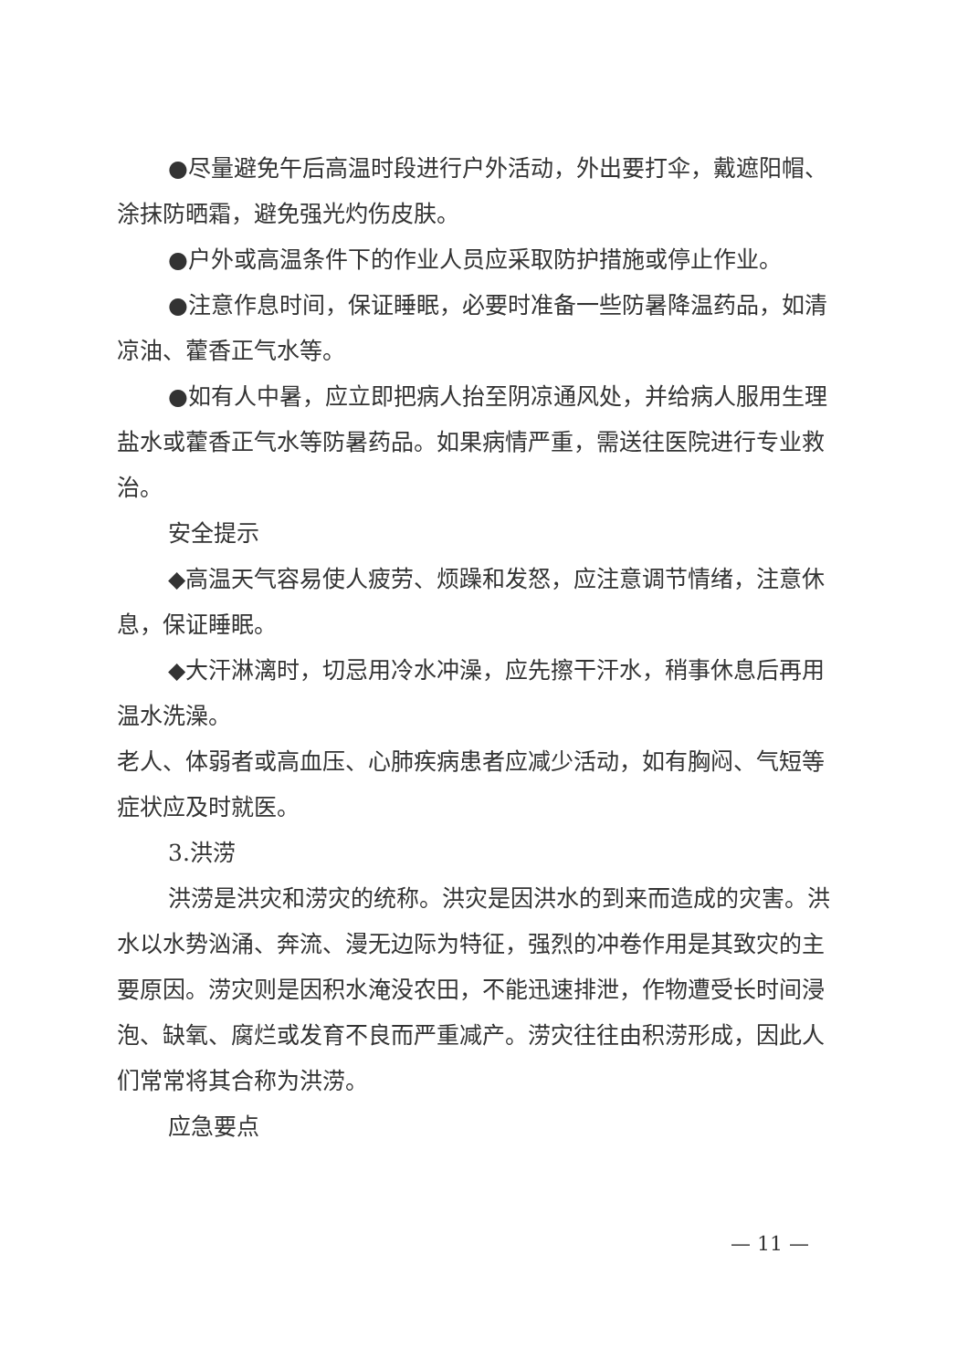●尽量避免午后高温时段进行户外活动，外出要打伞，戴遮阳帽、涂抹防晒霜，避免强光灼伤皮肤。
●户外或高温条件下的作业人员应采取防护措施或停止作业。
●注意作息时间，保证睡眠，必要时准备一些防暑降温药品，如清凉油、藿香正气水等。
●如有人中暑，应立即把病人抬至阴凉通风处，并给病人服用生理盐水或藿香正气水等防暑药品。如果病情严重，需送往医院进行专业救治。
安全提示
◆高温天气容易使人疲劳、烦躁和发怒，应注意调节情绪，注意休息，保证睡眠。
◆大汗淋漓时，切忌用冷水冲澡，应先擦干汗水，稍事休息后再用温水洗澡。
老人、体弱者或高血压、心肺疾病患者应减少活动，如有胸闷、气短等症状应及时就医。
3.洪涝
洪涝是洪灾和涝灾的统称。洪灾是因洪水的到来而造成的灾害。洪水以水势汹涌、奔流、漫无边际为特征，强烈的冲卷作用是其致灾的主要原因。涝灾则是因积水淹没农田，不能迅速排泄，作物遭受长时间浸泡、缺氧、腐烂或发育不良而严重减产。涝灾往往由积涝形成，因此人们常常将其合称为洪涝。
应急要点
— 11 —